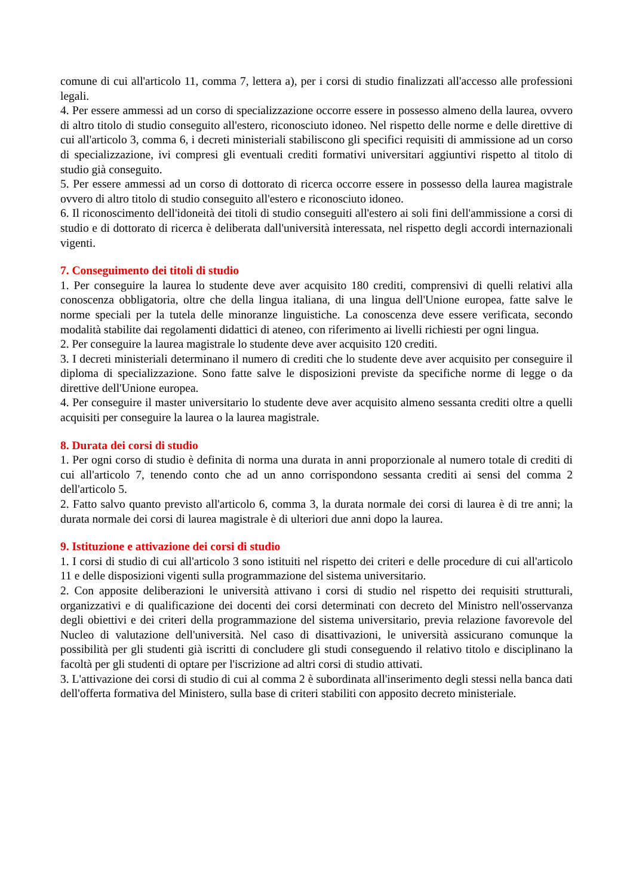comune di cui all'articolo 11, comma 7, lettera a), per i corsi di studio finalizzati all'accesso alle professioni legali.
4. Per essere ammessi ad un corso di specializzazione occorre essere in possesso almeno della laurea, ovvero di altro titolo di studio conseguito all'estero, riconosciuto idoneo. Nel rispetto delle norme e delle direttive di cui all'articolo 3, comma 6, i decreti ministeriali stabiliscono gli specifici requisiti di ammissione ad un corso di specializzazione, ivi compresi gli eventuali crediti formativi universitari aggiuntivi rispetto al titolo di studio già conseguito.
5. Per essere ammessi ad un corso di dottorato di ricerca occorre essere in possesso della laurea magistrale ovvero di altro titolo di studio conseguito all'estero e riconosciuto idoneo.
6. Il riconoscimento dell'idoneità dei titoli di studio conseguiti all'estero ai soli fini dell'ammissione a corsi di studio e di dottorato di ricerca è deliberata dall'università interessata, nel rispetto degli accordi internazionali vigenti.
7. Conseguimento dei titoli di studio
1. Per conseguire la laurea lo studente deve aver acquisito 180 crediti, comprensivi di quelli relativi alla conoscenza obbligatoria, oltre che della lingua italiana, di una lingua dell'Unione europea, fatte salve le norme speciali per la tutela delle minoranze linguistiche. La conoscenza deve essere verificata, secondo modalità stabilite dai regolamenti didattici di ateneo, con riferimento ai livelli richiesti per ogni lingua.
2. Per conseguire la laurea magistrale lo studente deve aver acquisito 120 crediti.
3. I decreti ministeriali determinano il numero di crediti che lo studente deve aver acquisito per conseguire il diploma di specializzazione. Sono fatte salve le disposizioni previste da specifiche norme di legge o da direttive dell'Unione europea.
4. Per conseguire il master universitario lo studente deve aver acquisito almeno sessanta crediti oltre a quelli acquisiti per conseguire la laurea o la laurea magistrale.
8. Durata dei corsi di studio
1. Per ogni corso di studio è definita di norma una durata in anni proporzionale al numero totale di crediti di cui all'articolo 7, tenendo conto che ad un anno corrispondono sessanta crediti ai sensi del comma 2 dell'articolo 5.
2. Fatto salvo quanto previsto all'articolo 6, comma 3, la durata normale dei corsi di laurea è di tre anni; la durata normale dei corsi di laurea magistrale è di ulteriori due anni dopo la laurea.
9. Istituzione e attivazione dei corsi di studio
1. I corsi di studio di cui all'articolo 3 sono istituiti nel rispetto dei criteri e delle procedure di cui all'articolo 11 e delle disposizioni vigenti sulla programmazione del sistema universitario.
2. Con apposite deliberazioni le università attivano i corsi di studio nel rispetto dei requisiti strutturali, organizzativi e di qualificazione dei docenti dei corsi determinati con decreto del Ministro nell'osservanza degli obiettivi e dei criteri della programmazione del sistema universitario, previa relazione favorevole del Nucleo di valutazione dell'università. Nel caso di disattivazioni, le università assicurano comunque la possibilità per gli studenti già iscritti di concludere gli studi conseguendo il relativo titolo e disciplinano la facoltà per gli studenti di optare per l'iscrizione ad altri corsi di studio attivati.
3. L'attivazione dei corsi di studio di cui al comma 2 è subordinata all'inserimento degli stessi nella banca dati dell'offerta formativa del Ministero, sulla base di criteri stabiliti con apposito decreto ministeriale.